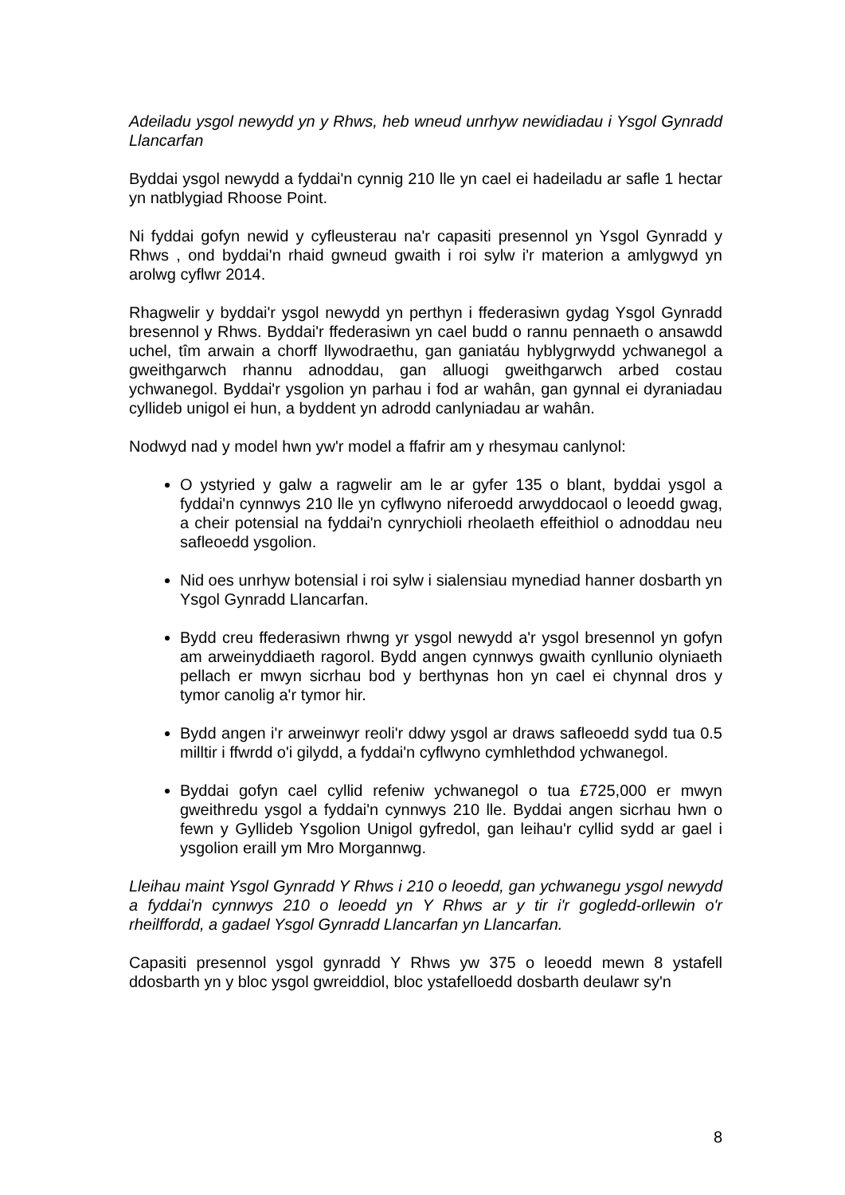Adeiladu ysgol newydd yn y Rhws, heb wneud unrhyw newidiadau i Ysgol Gynradd Llancarfan
Byddai ysgol newydd a fyddai'n cynnig 210 lle yn cael ei hadeiladu ar safle 1 hectar yn natblygiad Rhoose Point.
Ni fyddai gofyn newid y cyfleusterau na'r capasiti presennol yn Ysgol Gynradd y Rhws , ond byddai'n rhaid gwneud gwaith i roi sylw i'r materion a amlygwyd yn arolwg cyflwr 2014.
Rhagwelir y byddai'r ysgol newydd yn perthyn i ffederasiwn gydag Ysgol Gynradd bresennol y Rhws. Byddai'r ffederasiwn yn cael budd o rannu pennaeth o ansawdd uchel, tîm arwain a chorff llywodraethu, gan ganiatáu hyblygrwydd ychwanegol a gweithgarwch rhannu adnoddau, gan alluogi gweithgarwch arbed costau ychwanegol. Byddai'r ysgolion yn parhau i fod ar wahân, gan gynnal ei dyraniadau cyllideb unigol ei hun, a byddent yn adrodd canlyniadau ar wahân.
Nodwyd nad y model hwn yw'r model a ffafrir am y rhesymau canlynol:
O ystyried y galw a ragwelir am le ar gyfer 135 o blant, byddai ysgol a fyddai'n cynnwys 210 lle yn cyflwyno niferoedd arwyddocaol o leoedd gwag, a cheir potensial na fyddai'n cynrychioli rheolaeth effeithiol o adnoddau neu safleoedd ysgolion.
Nid oes unrhyw botensial i roi sylw i sialensiau mynediad hanner dosbarth yn Ysgol Gynradd Llancarfan.
Bydd creu ffederasiwn rhwng yr ysgol newydd a'r ysgol bresennol yn gofyn am arweinyddiaeth ragorol. Bydd angen cynnwys gwaith cynllunio olyniaeth pellach er mwyn sicrhau bod y berthynas hon yn cael ei chynnal dros y tymor canolig a'r tymor hir.
Bydd angen i'r arweinwyr reoli'r ddwy ysgol ar draws safleoedd sydd tua 0.5 milltir i ffwrdd o'i gilydd, a fyddai'n cyflwyno cymhlethdod ychwanegol.
Byddai gofyn cael cyllid refeniw ychwanegol o tua £725,000 er mwyn gweithredu ysgol a fyddai'n cynnwys 210 lle. Byddai angen sicrhau hwn o fewn y Gyllideb Ysgolion Unigol gyfredol, gan leihau'r cyllid sydd ar gael i ysgolion eraill ym Mro Morgannwg.
Lleihau maint Ysgol Gynradd Y Rhws i 210 o leoedd, gan ychwanegu ysgol newydd a fyddai'n cynnwys 210 o leoedd yn Y Rhws ar y tir i'r gogledd-orllewin o'r rheilffordd, a gadael Ysgol Gynradd Llancarfan yn Llancarfan.
Capasiti presennol ysgol gynradd Y Rhws yw 375 o leoedd mewn 8 ystafell ddosbarth yn y bloc ysgol gwreiddiol, bloc ystafelloedd dosbarth deulawr sy'n
8